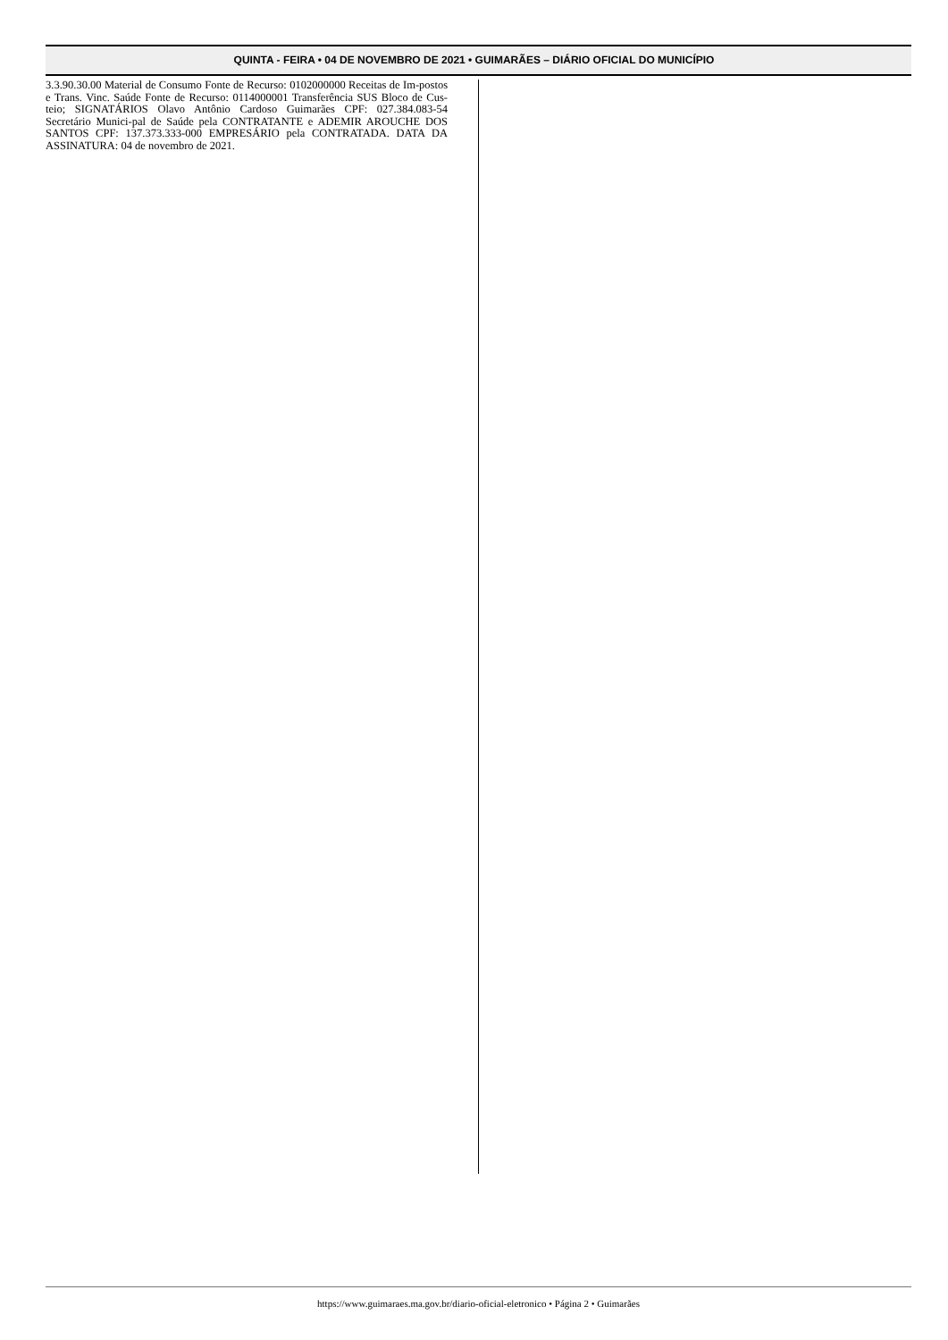QUINTA - FEIRA • 04 DE NOVEMBRO DE 2021 • GUIMARÃES – DIÁRIO OFICIAL DO MUNICÍPIO
3.3.90.30.00 Material de Consumo Fonte de Recurso: 0102000000 Receitas de Im-postos e Trans. Vinc. Saúde Fonte de Recurso: 0114000001 Transferência SUS Bloco de Cus-teio; SIGNATÁRIOS Olavo Antônio Cardoso Guimarães CPF: 027.384.083-54 Secretário Munici-pal de Saúde pela CONTRATANTE e ADEMIR AROUCHE DOS SANTOS CPF: 137.373.333-000 EMPRESÁRIO pela CONTRATADA. DATA DA ASSINATURA: 04 de novembro de 2021.
https://www.guimaraes.ma.gov.br/diario-oficial-eletronico • Página 2 • Guimarães